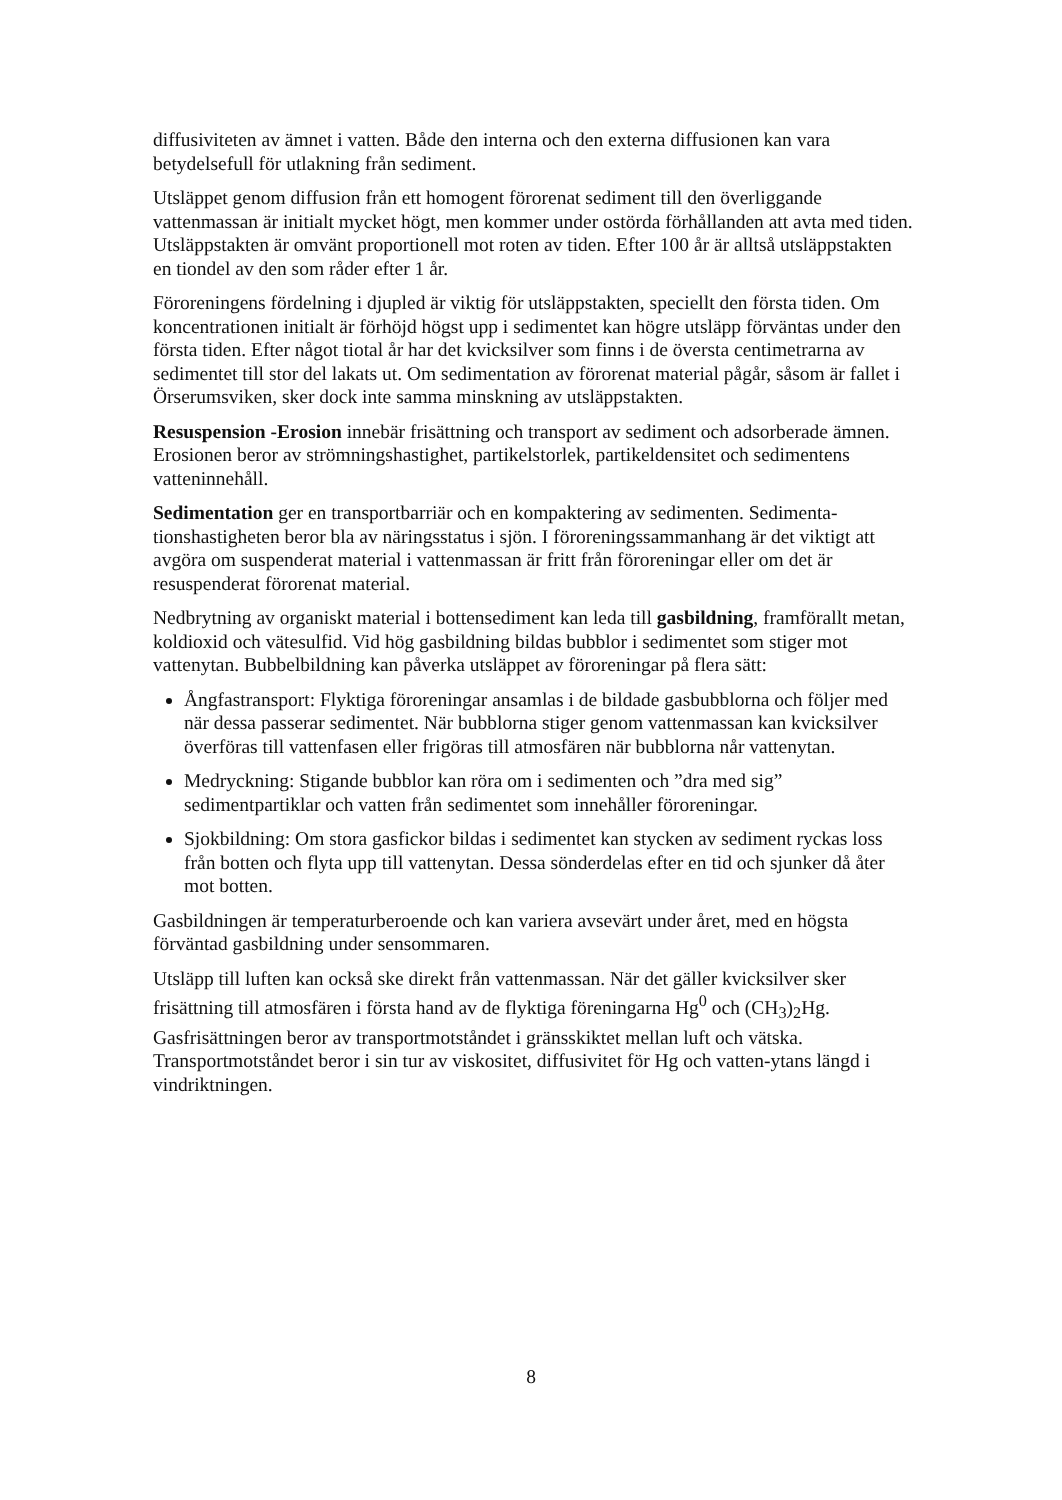diffusiviteten av ämnet i vatten. Både den interna och den externa diffusionen kan vara betydelsefull för utlakning från sediment.
Utsläppet genom diffusion från ett homogent förorenat sediment till den överliggande vattenmassan är initialt mycket högt, men kommer under ostörda förhållanden att avta med tiden. Utsläppstakten är omvänt proportionell mot roten av tiden. Efter 100 år är alltså utsläppstakten en tiondel av den som råder efter 1 år.
Föroreningens fördelning i djupled är viktig för utsläppstakten, speciellt den första tiden. Om koncentrationen initialt är förhöjd högst upp i sedimentet kan högre utsläpp förväntas under den första tiden. Efter något tiotal år har det kvicksilver som finns i de översta centimetrarna av sedimentet till stor del lakats ut. Om sedimentation av förorenat material pågår, såsom är fallet i Örserumsviken, sker dock inte samma minskning av utsläppstakten.
Resuspension -Erosion innebär frisättning och transport av sediment och adsorberade ämnen. Erosionen beror av strömningshastighet, partikelstorlek, partikeldensitet och sedimentens vatteninnehåll.
Sedimentation ger en transportbarriär och en kompaktering av sedimenten. Sedimenta-tionshastigheten beror bla av näringsstatus i sjön. I föroreningssammanhang är det viktigt att avgöra om suspenderat material i vattenmassan är fritt från föroreningar eller om det är resuspenderat förorenat material.
Nedbrytning av organiskt material i bottensediment kan leda till gasbildning, framförallt metan, koldioxid och vätesulfid. Vid hög gasbildning bildas bubblor i sedimentet som stiger mot vattenytan. Bubbelbildning kan påverka utsläppet av föroreningar på flera sätt:
Ångfastransport: Flyktiga föroreningar ansamlas i de bildade gasbubblorna och följer med när dessa passerar sedimentet. När bubblorna stiger genom vattenmassan kan kvicksilver överföras till vattenfasen eller frigöras till atmosfären när bubblorna når vattenytan.
Medryckning: Stigande bubblor kan röra om i sedimenten och ”dra med sig” sedimentpartiklar och vatten från sedimentet som innehåller föroreningar.
Sjokbildning: Om stora gasfickor bildas i sedimentet kan stycken av sediment ryckas loss från botten och flyta upp till vattenytan. Dessa sönderdelas efter en tid och sjunker då åter mot botten.
Gasbildningen är temperaturberoende och kan variera avsevärt under året, med en högsta förväntad gasbildning under sensommaren.
Utsläpp till luften kan också ske direkt från vattenmassan. När det gäller kvicksilver sker frisättning till atmosfären i första hand av de flyktiga föreningarna Hg<sup>0</sup> och (CH<sub>3</sub>)<sub>2</sub>Hg. Gasfrisättningen beror av transportmotståndet i gränsskiktet mellan luft och vätska. Transportmotståndet beror i sin tur av viskositet, diffusivitet för Hg och vatten-ytans längd i vindriktningen.
8